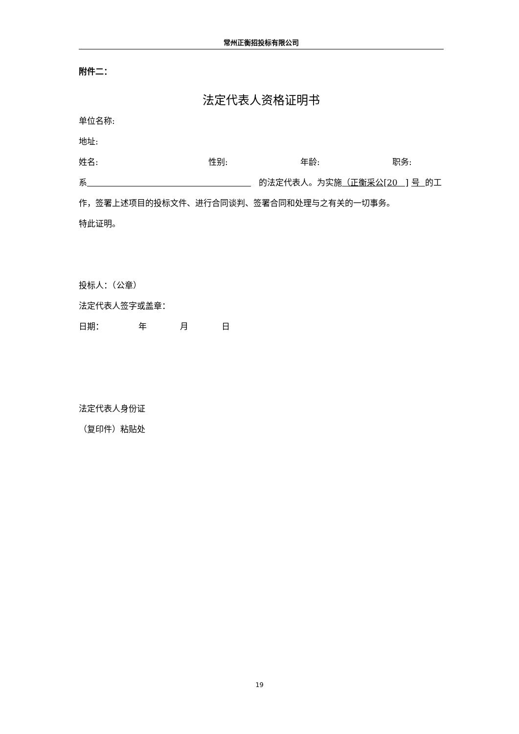常州正衡招投标有限公司
附件二：
法定代表人资格证明书
单位名称:
地址:
姓名: 性别: 年龄: 职务:
系 的法定代表人。为实施（正衡采公[20 ] 号 的工作，签署上述项目的投标文件、进行合同谈判、签署合同和处理与之有关的一切事务。
特此证明。
投标人：（公章）
法定代表人签字或盖章：
日期： 年 月 日
法定代表人身份证
（复印件）粘贴处
19